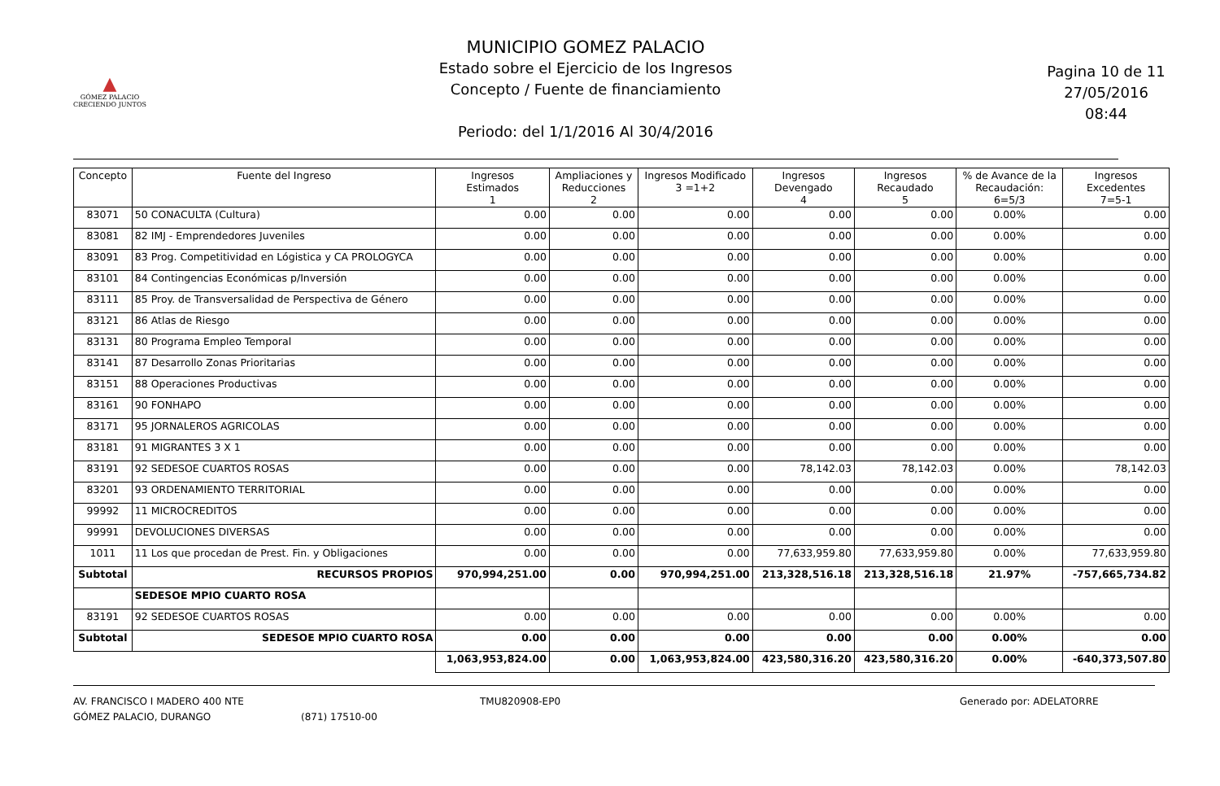▲
GÓMEZ PALACIO
CRECIENDO JUNTOS
MUNICIPIO GOMEZ PALACIO
Estado sobre el Ejercicio de los Ingresos
Concepto / Fuente de financiamiento
Periodo: del 1/1/2016 Al 30/4/2016
Pagina 10 de 11
27/05/2016
08:44
| Concepto | Fuente del Ingreso | Ingresos Estimados 1 | Ampliaciones y Reducciones 2 | Ingresos Modificado 3 =1+2 | Ingresos Devengado 4 | Ingresos Recaudado 5 | % de Avance de la Recaudación: 6=5/3 | Ingresos Excedentes 7=5-1 |
| --- | --- | --- | --- | --- | --- | --- | --- | --- |
| 83071 | 50 CONACULTA (Cultura) | 0.00 | 0.00 | 0.00 | 0.00 | 0.00 | 0.00% | 0.00 |
| 83081 | 82 IMJ - Emprendedores Juveniles | 0.00 | 0.00 | 0.00 | 0.00 | 0.00 | 0.00% | 0.00 |
| 83091 | 83 Prog. Competitividad en Lógistica y CA PROLOGYCA | 0.00 | 0.00 | 0.00 | 0.00 | 0.00 | 0.00% | 0.00 |
| 83101 | 84 Contingencias Económicas p/Inversión | 0.00 | 0.00 | 0.00 | 0.00 | 0.00 | 0.00% | 0.00 |
| 83111 | 85 Proy. de Transversalidad de Perspectiva de Género | 0.00 | 0.00 | 0.00 | 0.00 | 0.00 | 0.00% | 0.00 |
| 83121 | 86 Atlas de Riesgo | 0.00 | 0.00 | 0.00 | 0.00 | 0.00 | 0.00% | 0.00 |
| 83131 | 80 Programa Empleo Temporal | 0.00 | 0.00 | 0.00 | 0.00 | 0.00 | 0.00% | 0.00 |
| 83141 | 87 Desarrollo Zonas Prioritarias | 0.00 | 0.00 | 0.00 | 0.00 | 0.00 | 0.00% | 0.00 |
| 83151 | 88 Operaciones Productivas | 0.00 | 0.00 | 0.00 | 0.00 | 0.00 | 0.00% | 0.00 |
| 83161 | 90 FONHAPO | 0.00 | 0.00 | 0.00 | 0.00 | 0.00 | 0.00% | 0.00 |
| 83171 | 95 JORNALEROS AGRICOLAS | 0.00 | 0.00 | 0.00 | 0.00 | 0.00 | 0.00% | 0.00 |
| 83181 | 91 MIGRANTES 3 X 1 | 0.00 | 0.00 | 0.00 | 0.00 | 0.00 | 0.00% | 0.00 |
| 83191 | 92 SEDESOE CUARTOS ROSAS | 0.00 | 0.00 | 0.00 | 78,142.03 | 78,142.03 | 0.00% | 78,142.03 |
| 83201 | 93 ORDENAMIENTO TERRITORIAL | 0.00 | 0.00 | 0.00 | 0.00 | 0.00 | 0.00% | 0.00 |
| 99992 | 11 MICROCREDITOS | 0.00 | 0.00 | 0.00 | 0.00 | 0.00 | 0.00% | 0.00 |
| 99991 | DEVOLUCIONES DIVERSAS | 0.00 | 0.00 | 0.00 | 0.00 | 0.00 | 0.00% | 0.00 |
| 1011 | 11 Los que procedan de Prest. Fin. y Obligaciones | 0.00 | 0.00 | 0.00 | 77,633,959.80 | 77,633,959.80 | 0.00% | 77,633,959.80 |
| Subtotal | RECURSOS PROPIOS | 970,994,251.00 | 0.00 | 970,994,251.00 | 213,328,516.18 | 213,328,516.18 | 21.97% | -757,665,734.82 |
| | SEDESOE MPIO CUARTO ROSA | | | | | | | |
| 83191 | 92 SEDESOE CUARTOS ROSAS | 0.00 | 0.00 | 0.00 | 0.00 | 0.00 | 0.00% | 0.00 |
| Subtotal | SEDESOE MPIO CUARTO ROSA | 0.00 | 0.00 | 0.00 | 0.00 | 0.00 | 0.00% | 0.00 |
| | | 1,063,953,824.00 | 0.00 | 1,063,953,824.00 | 423,580,316.20 | 423,580,316.20 | 0.00% | -640,373,507.80 |
AV. FRANCISCO I MADERO 400 NTE
GÓMEZ PALACIO, DURANGO
(871) 17510-00 TMU820908-EP0 Generado por: ADELATORRE